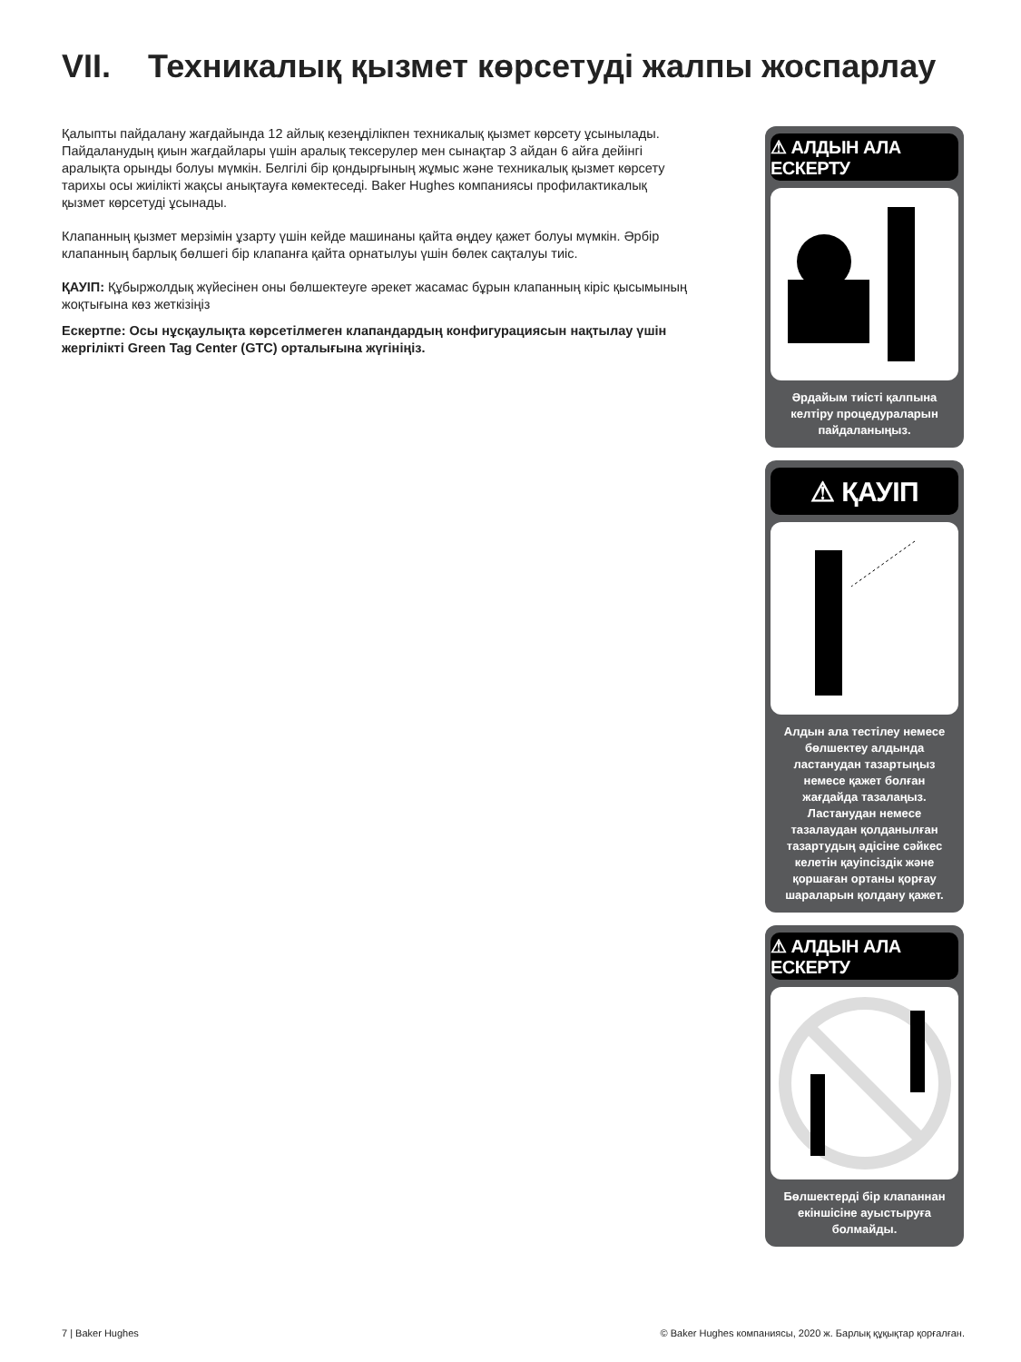VII. Техникалық қызмет көрсетуді жалпы жоспарлау
Қалыпты пайдалану жағдайында 12 айлық кезеңділікпен техникалық қызмет көрсету ұсынылады. Пайдаланудың қиын жағдайлары үшін аралық тексерулер мен сынақтар 3 айдан 6 айға дейінгі аралықта орынды болуы мүмкін. Белгілі бір қондырғының жұмыс және техникалық қызмет көрсету тарихы осы жиілікті жақсы анықтауға көмектеседі. Baker Hughes компаниясы профилактикалық қызмет көрсетуді ұсынады.
Клапанның қызмет мерзімін ұзарту үшін кейде машинаны қайта өңдеу қажет болуы мүмкін. Әрбір клапанның барлық бөлшегі бір клапанға қайта орнатылуы үшін бөлек сақталуы тиіс.
ҚАУІП: Құбыржолдық жүйесінен оны бөлшектеуге әрекет жасамас бұрын клапанның кіріс қысымының жоқтығына көз жеткізіңіз
Ескертпе: Осы нұсқаулықта көрсетілмеген клапандардың конфигурациясын нақтылау үшін жергілікті Green Tag Center (GTC) орталығына жүгініңіз.
⚠ АЛДЫН АЛА ЕСКЕРТУ
Әрдайым тиісті қалпына келтіру процедураларын пайдаланыңыз.
⚠ ҚАУІП
Алдын ала тестілеу немесе бөлшектеу алдында ластанудан тазартыңыз немесе қажет болған жағдайда тазалаңыз. Ластанудан немесе тазалаудан қолданылған тазартудың әдісіне сәйкес келетін қауіпсіздік және қоршаған ортаны қорғау шараларын қолдану қажет.
⚠ АЛДЫН АЛА ЕСКЕРТУ
Бөлшектерді бір клапаннан екіншісіне ауыстыруға болмайды.
7 | Baker Hughes
© Baker Hughes компаниясы, 2020 ж. Барлық құқықтар қорғалған.